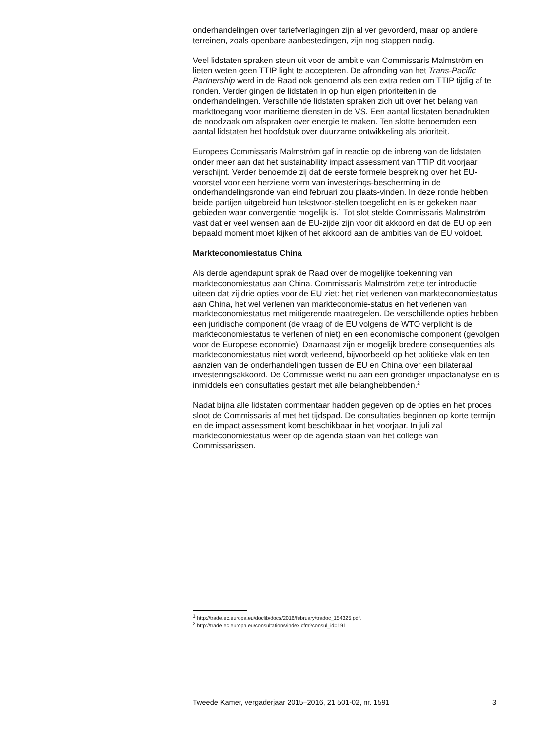onderhandelingen over tariefverlagingen zijn al ver gevorderd, maar op andere terreinen, zoals openbare aanbestedingen, zijn nog stappen nodig.
Veel lidstaten spraken steun uit voor de ambitie van Commissaris Malmström en lieten weten geen TTIP light te accepteren. De afronding van het Trans-Pacific Partnership werd in de Raad ook genoemd als een extra reden om TTIP tijdig af te ronden. Verder gingen de lidstaten in op hun eigen prioriteiten in de onderhandelingen. Verschillende lidstaten spraken zich uit over het belang van markttoegang voor maritieme diensten in de VS. Een aantal lidstaten benadrukten de noodzaak om afspraken over energie te maken. Ten slotte benoemden een aantal lidstaten het hoofdstuk over duurzame ontwikkeling als prioriteit.
Europees Commissaris Malmström gaf in reactie op de inbreng van de lidstaten onder meer aan dat het sustainability impact assessment van TTIP dit voorjaar verschijnt. Verder benoemde zij dat de eerste formele bespreking over het EU-voorstel voor een herziene vorm van investerings-bescherming in de onderhandelingsronde van eind februari zou plaats-vinden. In deze ronde hebben beide partijen uitgebreid hun tekstvoor-stellen toegelicht en is er gekeken naar gebieden waar convergentie mogelijk is.<sup>1</sup> Tot slot stelde Commissaris Malmström vast dat er veel wensen aan de EU-zijde zijn voor dit akkoord en dat de EU op een bepaald moment moet kijken of het akkoord aan de ambities van de EU voldoet.
Markteconomiestatus China
Als derde agendapunt sprak de Raad over de mogelijke toekenning van markteconomiestatus aan China. Commissaris Malmström zette ter introductie uiteen dat zij drie opties voor de EU ziet: het niet verlenen van markteconomiestatus aan China, het wel verlenen van markteconomie-status en het verlenen van markteconomiestatus met mitigerende maatregelen. De verschillende opties hebben een juridische component (de vraag of de EU volgens de WTO verplicht is de markteconomiestatus te verlenen of niet) en een economische component (gevolgen voor de Europese economie). Daarnaast zijn er mogelijk bredere consequenties als markteconomiestatus niet wordt verleend, bijvoorbeeld op het politieke vlak en ten aanzien van de onderhandelingen tussen de EU en China over een bilateraal investeringsakkoord. De Commissie werkt nu aan een grondiger impactanalyse en is inmiddels een consultaties gestart met alle belanghebbenden.<sup>2</sup>
Nadat bijna alle lidstaten commentaar hadden gegeven op de opties en het proces sloot de Commissaris af met het tijdspad. De consultaties beginnen op korte termijn en de impact assessment komt beschikbaar in het voorjaar. In juli zal markteconomiestatus weer op de agenda staan van het college van Commissarissen.
<sup>1</sup> http://trade.ec.europa.eu/doclib/docs/2016/february/tradoc_154325.pdf.
<sup>2</sup> http://trade.ec.europa.eu/consultations/index.cfm?consul_id=191.
Tweede Kamer, vergaderjaar 2015–2016, 21 501-02, nr. 1591 3